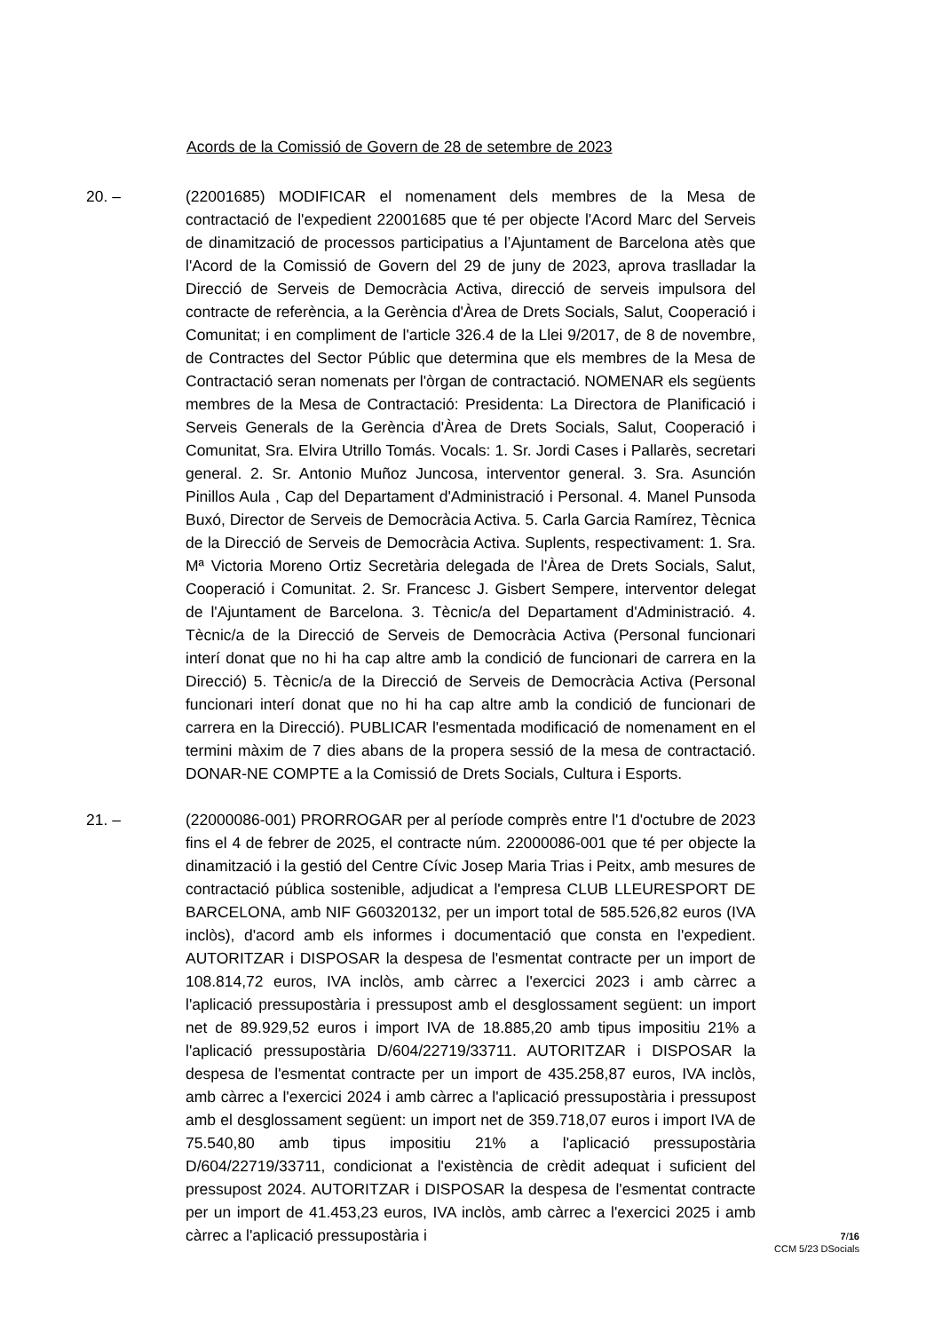Acords de la Comissió de Govern de 28 de setembre de 2023
20. – (22001685) MODIFICAR el nomenament dels membres de la Mesa de contractació de l'expedient 22001685 que té per objecte l'Acord Marc del Serveis de dinamització de processos participatius a l’Ajuntament de Barcelona atès que l'Acord de la Comissió de Govern del 29 de juny de 2023, aprova traslladar la Direcció de Serveis de Democràcia Activa, direcció de serveis impulsora del contracte de referència, a la Gerència d'Àrea de Drets Socials, Salut, Cooperació i Comunitat; i en compliment de l'article 326.4 de la Llei 9/2017, de 8 de novembre, de Contractes del Sector Públic que determina que els membres de la Mesa de Contractació seran nomenats per l'òrgan de contractació. NOMENAR els següents membres de la Mesa de Contractació: Presidenta: La Directora de Planificació i Serveis Generals de la Gerència d'Àrea de Drets Socials, Salut, Cooperació i Comunitat, Sra. Elvira Utrillo Tomás. Vocals: 1. Sr. Jordi Cases i Pallarès, secretari general. 2. Sr. Antonio Muñoz Juncosa, interventor general. 3. Sra. Asunción Pinillos Aula , Cap del Departament d'Administració i Personal. 4. Manel Punsoda Buxó, Director de Serveis de Democràcia Activa. 5. Carla Garcia Ramírez, Tècnica de la Direcció de Serveis de Democràcia Activa. Suplents, respectivament: 1. Sra. Mª Victoria Moreno Ortiz Secretària delegada de l'Àrea de Drets Socials, Salut, Cooperació i Comunitat. 2. Sr. Francesc J. Gisbert Sempere, interventor delegat de l'Ajuntament de Barcelona. 3. Tècnic/a del Departament d'Administració. 4. Tècnic/a de la Direcció de Serveis de Democràcia Activa (Personal funcionari interí donat que no hi ha cap altre amb la condició de funcionari de carrera en la Direcció) 5. Tècnic/a de la Direcció de Serveis de Democràcia Activa (Personal funcionari interí donat que no hi ha cap altre amb la condició de funcionari de carrera en la Direcció). PUBLICAR l'esmentada modificació de nomenament en el termini màxim de 7 dies abans de la propera sessió de la mesa de contractació. DONAR-NE COMPTE a la Comissió de Drets Socials, Cultura i Esports.
21. – (22000086-001) PRORROGAR per al període comprès entre l'1 d'octubre de 2023 fins el 4 de febrer de 2025, el contracte núm. 22000086-001 que té per objecte la dinamització i la gestió del Centre Cívic Josep Maria Trias i Peitx, amb mesures de contractació pública sostenible, adjudicat a l'empresa CLUB LLEURESPORT DE BARCELONA, amb NIF G60320132, per un import total de 585.526,82 euros (IVA inclòs), d'acord amb els informes i documentació que consta en l'expedient. AUTORITZAR i DISPOSAR la despesa de l'esmentat contracte per un import de 108.814,72 euros, IVA inclòs, amb càrrec a l'exercici 2023 i amb càrrec a l'aplicació pressupostària i pressupost amb el desglossament següent: un import net de 89.929,52 euros i import IVA de 18.885,20 amb tipus impositiu 21% a l'aplicació pressupostària D/604/22719/33711. AUTORITZAR i DISPOSAR la despesa de l'esmentat contracte per un import de 435.258,87 euros, IVA inclòs, amb càrrec a l'exercici 2024 i amb càrrec a l'aplicació pressupostària i pressupost amb el desglossament següent: un import net de 359.718,07 euros i import IVA de 75.540,80 amb tipus impositiu 21% a l'aplicació pressupostària D/604/22719/33711, condicionat a l'existència de crèdit adequat i suficient del pressupost 2024. AUTORITZAR i DISPOSAR la despesa de l'esmentat contracte per un import de 41.453,23 euros, IVA inclòs, amb càrrec a l'exercici 2025 i amb càrrec a l'aplicació pressupostària i
7/16
CCM 5/23 DSocials